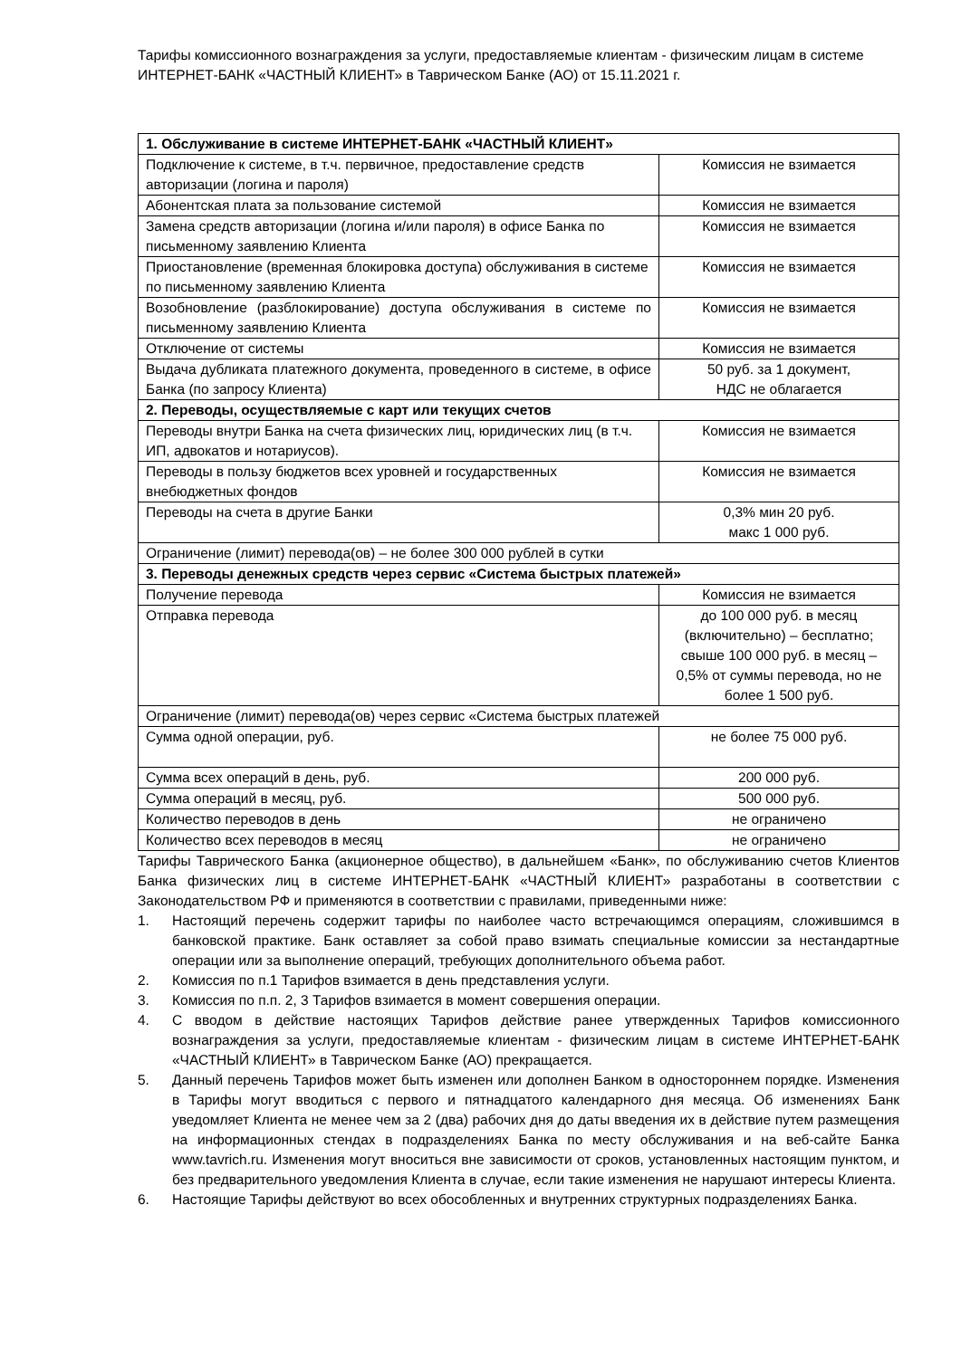Тарифы комиссионного вознаграждения за услуги, предоставляемые клиентам - физическим лицам в системе ИНТЕРНЕТ-БАНК «ЧАСТНЫЙ КЛИЕНТ» в Таврическом Банке (АО) от 15.11.2021 г.
| 1. Обслуживание в системе ИНТЕРНЕТ-БАНК «ЧАСТНЫЙ КЛИЕНТ» | |
| Подключение к системе, в т.ч. первичное, предоставление средств авторизации (логина и пароля) | Комиссия не взимается |
| Абонентская плата за пользование системой | Комиссия не взимается |
| Замена средств авторизации (логина и/или пароля) в офисе Банка по письменному заявлению Клиента | Комиссия не взимается |
| Приостановление (временная блокировка доступа) обслуживания в системе по письменному заявлению Клиента | Комиссия не взимается |
| Возобновление (разблокирование) доступа обслуживания в системе по письменному заявлению Клиента | Комиссия не взимается |
| Отключение от системы | Комиссия не взимается |
| Выдача дубликата платежного документа, проведенного в системе, в офисе Банка (по запросу Клиента) | 50 руб. за 1 документ, НДС не облагается |
| 2. Переводы, осуществляемые с карт или текущих счетов | |
| Переводы внутри Банка на счета физических лиц, юридических лиц (в т.ч. ИП, адвокатов и нотариусов). | Комиссия не взимается |
| Переводы в пользу бюджетов всех уровней и государственных внебюджетных фондов | Комиссия не взимается |
| Переводы на счета в другие Банки | 0,3% мин 20 руб. макс 1 000 руб. |
| Ограничение (лимит) перевода(ов) – не более 300 000 рублей в сутки | |
| 3. Переводы денежных средств через сервис «Система быстрых платежей» | |
| Получение перевода | Комиссия не взимается |
| Отправка перевода | до 100 000 руб. в месяц (включительно) – бесплатно; свыше 100 000 руб. в месяц – 0,5% от суммы перевода, но не более 1 500 руб. |
| Ограничение (лимит) перевода(ов) через сервис «Система быстрых платежей | |
| Сумма одной операции, руб. | не более 75 000 руб. |
| Сумма всех операций в день, руб. | 200 000 руб. |
| Сумма операций в месяц, руб. | 500 000 руб. |
| Количество переводов в день | не ограничено |
| Количество всех переводов в месяц | не ограничено |
Тарифы Таврического Банка (акционерное общество), в дальнейшем «Банк», по обслуживанию счетов Клиентов Банка физических лиц в системе ИНТЕРНЕТ-БАНК «ЧАСТНЫЙ КЛИЕНТ» разработаны в соответствии с Законодательством РФ и применяются в соответствии с правилами, приведенными ниже:
1. Настоящий перечень содержит тарифы по наиболее часто встречающимся операциям, сложившимся в банковской практике. Банк оставляет за собой право взимать специальные комиссии за нестандартные операции или за выполнение операций, требующих дополнительного объема работ.
2. Комиссия по п.1 Тарифов взимается в день представления услуги.
3. Комиссия по п.п. 2, 3 Тарифов взимается в момент совершения операции.
4. С вводом в действие настоящих Тарифов действие ранее утвержденных Тарифов комиссионного вознаграждения за услуги, предоставляемые клиентам - физическим лицам в системе ИНТЕРНЕТ-БАНК «ЧАСТНЫЙ КЛИЕНТ» в Таврическом Банке (АО) прекращается.
5. Данный перечень Тарифов может быть изменен или дополнен Банком в одностороннем порядке. Изменения в Тарифы могут вводиться с первого и пятнадцатого календарного дня месяца. Об изменениях Банк уведомляет Клиента не менее чем за 2 (два) рабочих дня до даты введения их в действие путем размещения на информационных стендах в подразделениях Банка по месту обслуживания и на веб-сайте Банка www.tavrich.ru. Изменения могут вноситься вне зависимости от сроков, установленных настоящим пунктом, и без предварительного уведомления Клиента в случае, если такие изменения не нарушают интересы Клиента.
6. Настоящие Тарифы действуют во всех обособленных и внутренних структурных подразделениях Банка.